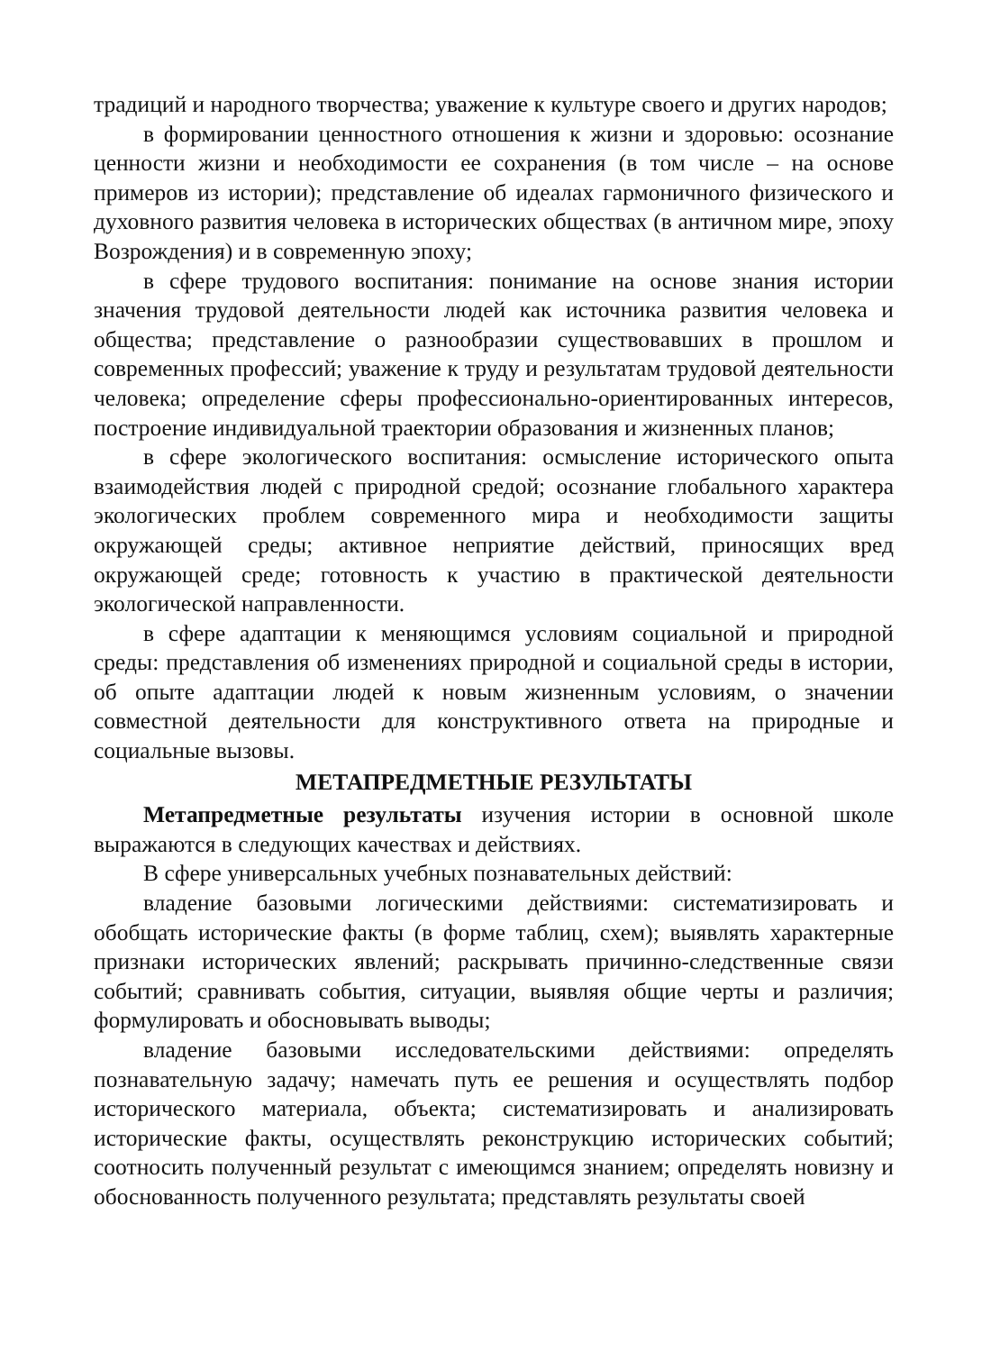традиций и народного творчества; уважение к культуре своего и других народов;
в формировании ценностного отношения к жизни и здоровью: осознание ценности жизни и необходимости ее сохранения (в том числе – на основе примеров из истории); представление об идеалах гармоничного физического и духовного развития человека в исторических обществах (в античном мире, эпоху Возрождения) и в современную эпоху;
в сфере трудового воспитания: понимание на основе знания истории значения трудовой деятельности людей как источника развития человека и общества; представление о разнообразии существовавших в прошлом и современных профессий; уважение к труду и результатам трудовой деятельности человека; определение сферы профессионально-ориентированных интересов, построение индивидуальной траектории образования и жизненных планов;
в сфере экологического воспитания: осмысление исторического опыта взаимодействия людей с природной средой; осознание глобального характера экологических проблем современного мира и необходимости защиты окружающей среды; активное неприятие действий, приносящих вред окружающей среде; готовность к участию в практической деятельности экологической направленности.
в сфере адаптации к меняющимся условиям социальной и природной среды: представления об изменениях природной и социальной среды в истории, об опыте адаптации людей к новым жизненным условиям, о значении совместной деятельности для конструктивного ответа на природные и социальные вызовы.
МЕТАПРЕДМЕТНЫЕ РЕЗУЛЬТАТЫ
Метапредметные результаты изучения истории в основной школе выражаются в следующих качествах и действиях.
В сфере универсальных учебных познавательных действий:
владение базовыми логическими действиями: систематизировать и обобщать исторические факты (в форме таблиц, схем); выявлять характерные признаки исторических явлений; раскрывать причинно-следственные связи событий; сравнивать события, ситуации, выявляя общие черты и различия; формулировать и обосновывать выводы;
владение базовыми исследовательскими действиями: определять познавательную задачу; намечать путь ее решения и осуществлять подбор исторического материала, объекта; систематизировать и анализировать исторические факты, осуществлять реконструкцию исторических событий; соотносить полученный результат с имеющимся знанием; определять новизну и обоснованность полученного результата; представлять результаты своей